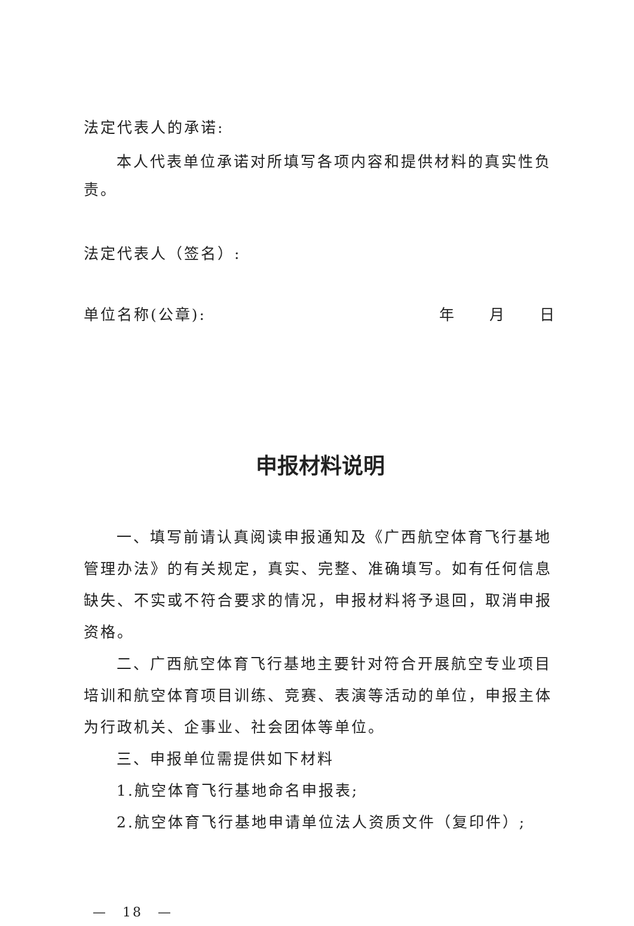法定代表人的承诺:
本人代表单位承诺对所填写各项内容和提供材料的真实性负
责。
法定代表人（签名）:
单位名称(公章): 年　　月　　日
申报材料说明
一、填写前请认真阅读申报通知及《广西航空体育飞行基地管理办法》的有关规定，真实、完整、准确填写。如有任何信息缺失、不实或不符合要求的情况，申报材料将予退回，取消申报资格。
二、广西航空体育飞行基地主要针对符合开展航空专业项目培训和航空体育项目训练、竞赛、表演等活动的单位，申报主体为行政机关、企事业、社会团体等单位。
三、申报单位需提供如下材料
1.航空体育飞行基地命名申报表;
2.航空体育飞行基地申请单位法人资质文件（复印件）;
—　18　—